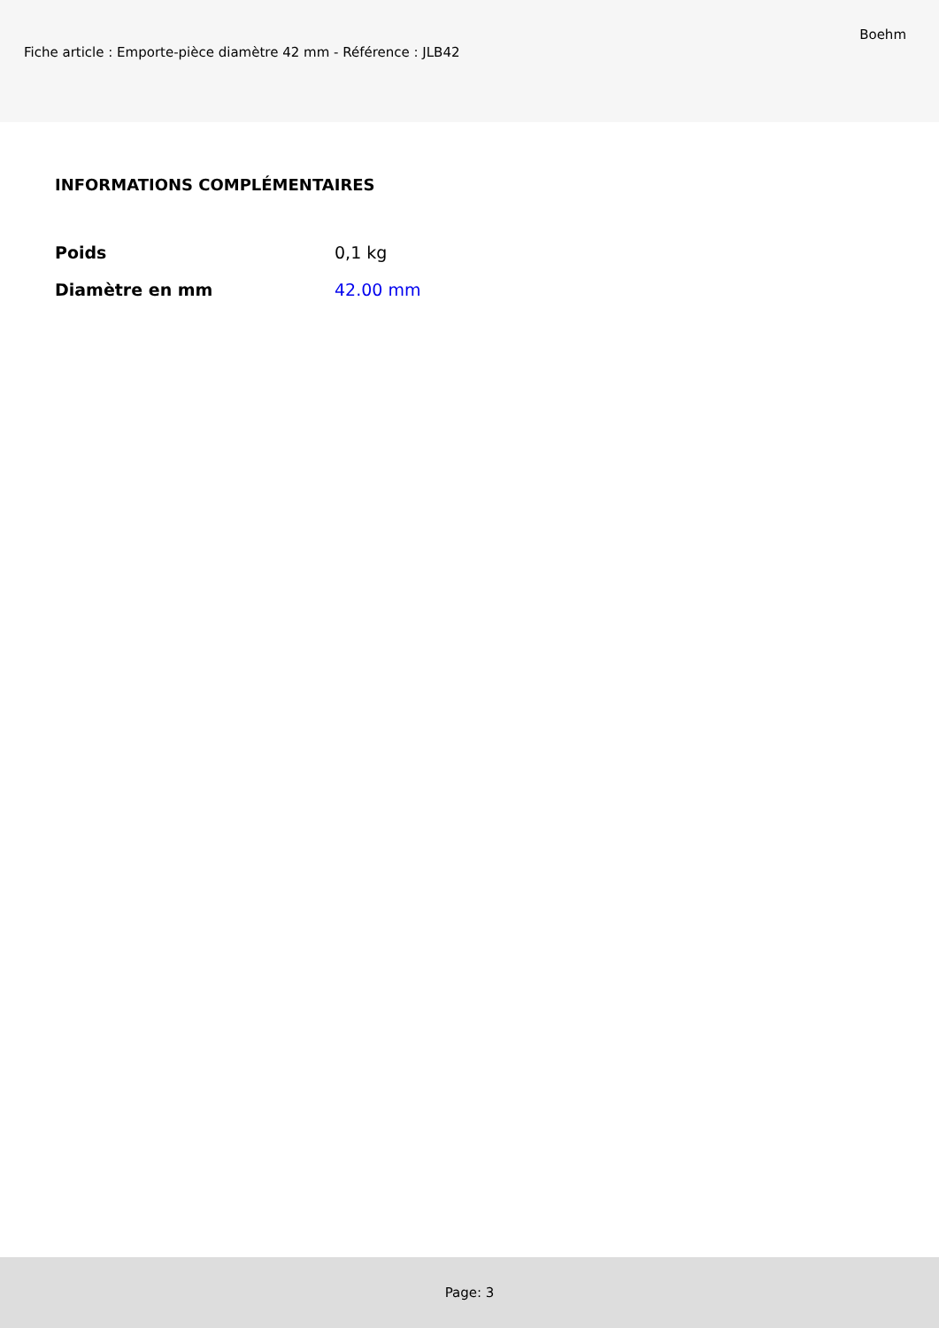Fiche article : Emporte-pièce diamètre 42 mm - Référence : JLB42
Boehm
INFORMATIONS COMPLÉMENTAIRES
| Poids | 0,1 kg |
| Diamètre en mm | 42.00 mm |
Page: 3